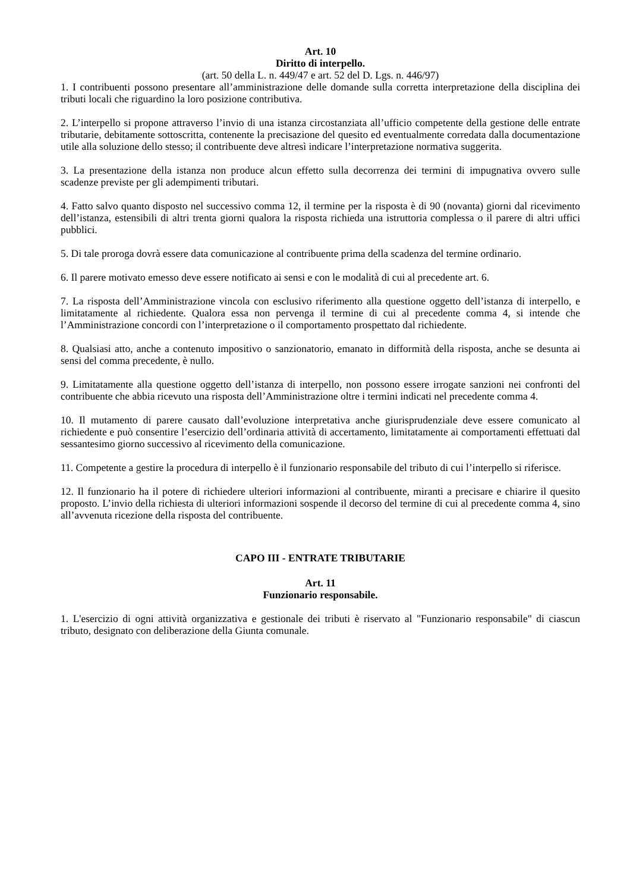Art. 10
Diritto di interpello.
(art. 50 della L. n. 449/47 e art. 52 del D. Lgs. n. 446/97)
1. I contribuenti possono presentare all’amministrazione delle domande sulla corretta interpretazione della disciplina dei tributi locali che riguardino la loro posizione contributiva.
2. L’interpello si propone attraverso l’invio di una istanza circostanziata all’ufficio competente della gestione delle entrate tributarie, debitamente sottoscritta, contenente la precisazione del quesito ed eventualmente corredata dalla documentazione utile alla soluzione dello stesso; il contribuente deve altresì indicare l’interpretazione normativa suggerita.
3. La presentazione della istanza non produce alcun effetto sulla decorrenza dei termini di impugnativa ovvero sulle scadenze previste per gli adempimenti tributari.
4. Fatto salvo quanto disposto nel successivo comma 12, il termine per la risposta è di 90 (novanta) giorni dal ricevimento dell’istanza, estensibili di altri trenta giorni qualora la risposta richieda una istruttoria complessa o il parere di altri uffici pubblici.
5. Di tale proroga dovrà essere data comunicazione al contribuente prima della scadenza del termine ordinario.
6. Il parere motivato emesso deve essere notificato ai sensi e con le modalità di cui al precedente art. 6.
7. La risposta dell’Amministrazione vincola con esclusivo riferimento alla questione oggetto dell’istanza di interpello, e limitatamente al richiedente. Qualora essa non pervenga il termine di cui al precedente comma 4, si intende che l’Amministrazione concordi con l’interpretazione o il comportamento prospettato dal richiedente.
8. Qualsiasi atto, anche a contenuto impositivo o sanzionatorio, emanato in difformità della risposta, anche se desunta ai sensi del comma precedente, è nullo.
9. Limitatamente alla questione oggetto dell’istanza di interpello, non possono essere irrogate sanzioni nei confronti del contribuente che abbia ricevuto una risposta dell’Amministrazione oltre i termini indicati nel precedente comma 4.
10. Il mutamento di parere causato dall’evoluzione interpretativa anche giurisprudenziale deve essere comunicato al richiedente e può consentire l’esercizio dell’ordinaria attività di accertamento, limitatamente ai comportamenti effettuati dal sessantesimo giorno successivo al ricevimento della comunicazione.
11. Competente a gestire la procedura di interpello è il funzionario responsabile del tributo di cui l’interpello si riferisce.
12. Il funzionario ha il potere di richiedere ulteriori informazioni al contribuente, miranti a precisare e chiarire il quesito proposto. L’invio della richiesta di ulteriori informazioni sospende il decorso del termine di cui al precedente comma 4, sino all’avvenuta ricezione della risposta del contribuente.
CAPO III - ENTRATE TRIBUTARIE
Art. 11
Funzionario responsabile.
1. L'esercizio di ogni attività organizzativa e gestionale dei tributi è riservato al "Funzionario responsabile" di ciascun tributo, designato con deliberazione della Giunta comunale.